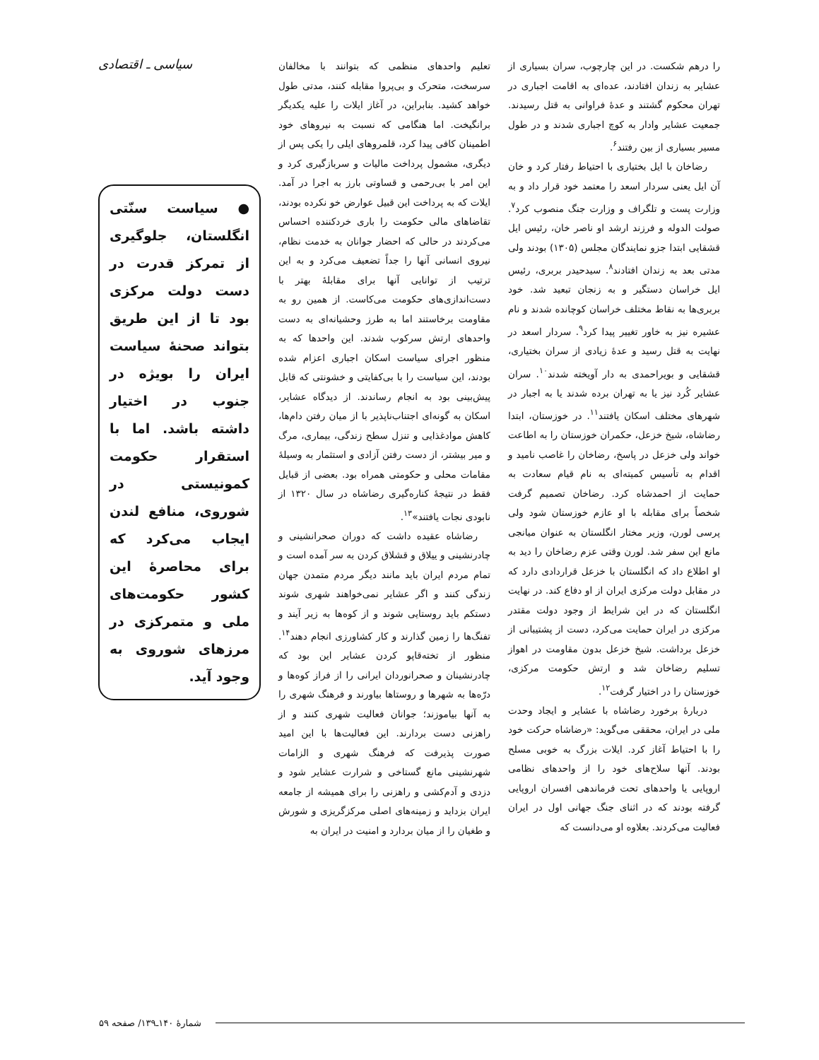را درهم شکست. در این چارچوب، سران بسیاری از عشایر به زندان افتادند، عده‌ای به اقامت اجباری در تهران محکوم گشتند و عدهٔ فراوانی به قتل رسیدند. جمعیت عشایر وادار به کوچ اجباری شدند و در طول مسیر بسیاری از بین رفتند<sup>۶</sup>.
رضاخان با ایل بختیاری با احتیاط رفتار کرد و خان آن ایل یعنی سردار اسعد را معتمد خود قرار داد و به وزارت پست و تلگراف و وزارت جنگ منصوب کرد<sup>۷</sup>. صولت الدوله و فرزند ارشد او ناصر خان، رئیس ایل قشقایی ابتدا جزو نمایندگان مجلس (۱۳۰۵) بودند ولی مدتی بعد به زندان افتادند<sup>۸</sup>. سیدحیدر بربری، رئیس ایل خراسان دستگیر و به زنجان تبعید شد. خود بربری‌ها به نقاط مختلف خراسان کوچانده شدند و نام عشیره نیز به خاور تغییر پیدا کرد<sup>۹</sup>. سردار اسعد در نهایت به قتل رسید و عدهٔ زیادی از سران بختیاری، قشقایی و بویراحمدی به دار آویخته شدند<sup>۱۰</sup>. سران عشایر کُرد نیز یا به تهران برده شدند یا به اجبار در شهرهای مختلف اسکان یافتند<sup>۱۱</sup>. در خوزستان، ابتدا رضاشاه، شیخ خزعل، حکمران خوزستان را به اطاعت خواند ولی خزعل در پاسخ، رضاخان را غاصب نامید و اقدام به تأسیس کمیته‌ای به نام قیام سعادت به حمایت از احمدشاه کرد. رضاخان تصمیم گرفت شخصاً برای مقابله با او عازم خوزستان شود ولی پرسی لورن، وزیر مختار انگلستان به عنوان میانجی مانع این سفر شد. لورن وقتی عزم رضاخان را دید به او اطلاع داد که انگلستان با خزعل قراردادی دارد که در مقابل دولت مرکزی ایران از او دفاع کند. در نهایت انگلستان که در این شرایط از وجود دولت مقتدر مرکزی در ایران حمایت می‌کرد، دست از پشتیبانی از خزعل برداشت. شیخ خزعل بدون مقاومت در اهواز تسلیم رضاخان شد و ارتش حکومت مرکزی، خوزستان را در اختیار گرفت<sup>۱۲</sup>.
دربارهٔ برخورد رضاشاه با عشایر و ایجاد وحدت ملی در ایران، محققی می‌گوید: «رضاشاه حرکت خود را با احتیاط آغاز کرد. ایلات بزرگ به خوبی مسلح بودند. آنها سلاح‌های خود را از واحدهای نظامی اروپایی یا واحدهای تحت فرماندهی افسران اروپایی گرفته بودند که در اثنای جنگ جهانی اول در ایران فعالیت می‌کردند. بعلاوه او می‌دانست که
تعلیم واحدهای منظمی که بتوانند با مخالفان سرسخت، متحرک و بی‌پروا مقابله کنند، مدتی طول خواهد کشید. بنابراین، در آغاز ایلات را علیه یکدیگر برانگیخت. اما هنگامی که نسبت به نیروهای خود اطمینان کافی پیدا کرد، قلمروهای ایلی را یکی پس از دیگری، مشمول پرداخت مالیات و سربازگیری کرد و این امر با بی‌رحمی و قساوتی بارز به اجرا در آمد. ایلات که به پرداخت این قبیل عوارض خو نکرده بودند، تقاضاهای مالی حکومت را باری خردکننده احساس می‌کردند در حالی که احضار جوانان به خدمت نظام، نیروی انسانی آنها را جداً تضعیف می‌کرد و به این ترتیب از توانایی آنها برای مقابلهٔ بهتر با دست‌اندازی‌های حکومت می‌کاست. از همین رو به مقاومت برخاستند اما به طرز وحشیانه‌ای به دست واحدهای ارتش سرکوب شدند. این واحدها که به منظور اجرای سیاست اسکان اجباری اعزام شده بودند، این سیاست را با بی‌کفایتی و خشونتی که قابل پیش‌بینی بود به انجام رساندند. از دیدگاه عشایر، اسکان به گونه‌ای اجتناب‌ناپذیر با از میان رفتن دام‌ها، کاهش موادغذایی و تنزل سطح زندگی، بیماری، مرگ و میر بیشتر، از دست رفتن آزادی و استثمار به وسیلهٔ مقامات محلی و حکومتی همراه بود. بعضی از قبایل فقط در نتیجهٔ کناره‌گیری رضاشاه در سال ۱۳۲۰ از نابودی نجات یافتند»<sup>۱۳</sup>.
رضاشاه عقیده داشت که دوران صحرانشینی و چادرنشینی و ییلاق و قشلاق کردن به سر آمده است و تمام مردم ایران باید مانند دیگر مردم متمدن جهان زندگی کنند و اگر عشایر نمی‌خواهند شهری شوند دستکم باید روستایی شوند و از کوه‌ها به زیر آیند و تفنگ‌ها را زمین گذارند و کار کشاورزی انجام دهند<sup>۱۴</sup>. منظور از تخته‌قاپو کردن عشایر این بود که چادرنشینان و صحرانوردان ایرانی را از فراز کوه‌ها و درّه‌ها به شهرها و روستاها بیاورند و فرهنگ شهری را به آنها بیاموزند؛ جوانان فعالیت شهری کنند و از راهزنی دست بردارند. این فعالیت‌ها با این امید صورت پذیرفت که فرهنگ شهری و الزامات شهرنشینی مانع گستاخی و شرارت عشایر شود و دزدی و آدم‌کشی و راهزنی را برای همیشه از جامعه ایران بزداید و زمینه‌های اصلی مرکزگریزی و شورش و طغیان را از میان بردارد و امنیت در ایران به
سیاسی ـ اقتصادی
● سیاست سنّتی انگلستان، جلوگیری از تمرکز قدرت در دست دولت مرکزی بود تا از این طریق بتواند صحنهٔ سیاست ایران را بویژه در جنوب در اختیار داشته باشد. اما با استقرار حکومت کمونیستی در شوروی، منافع لندن ایجاب می‌کرد که برای محاصرهٔ این کشور حکومت‌های ملی و متمرکزی در مرزهای شوروی به وجود آید.
شمارهٔ ۱۴۰ـ۱۳۹/ صفحه ۵۹